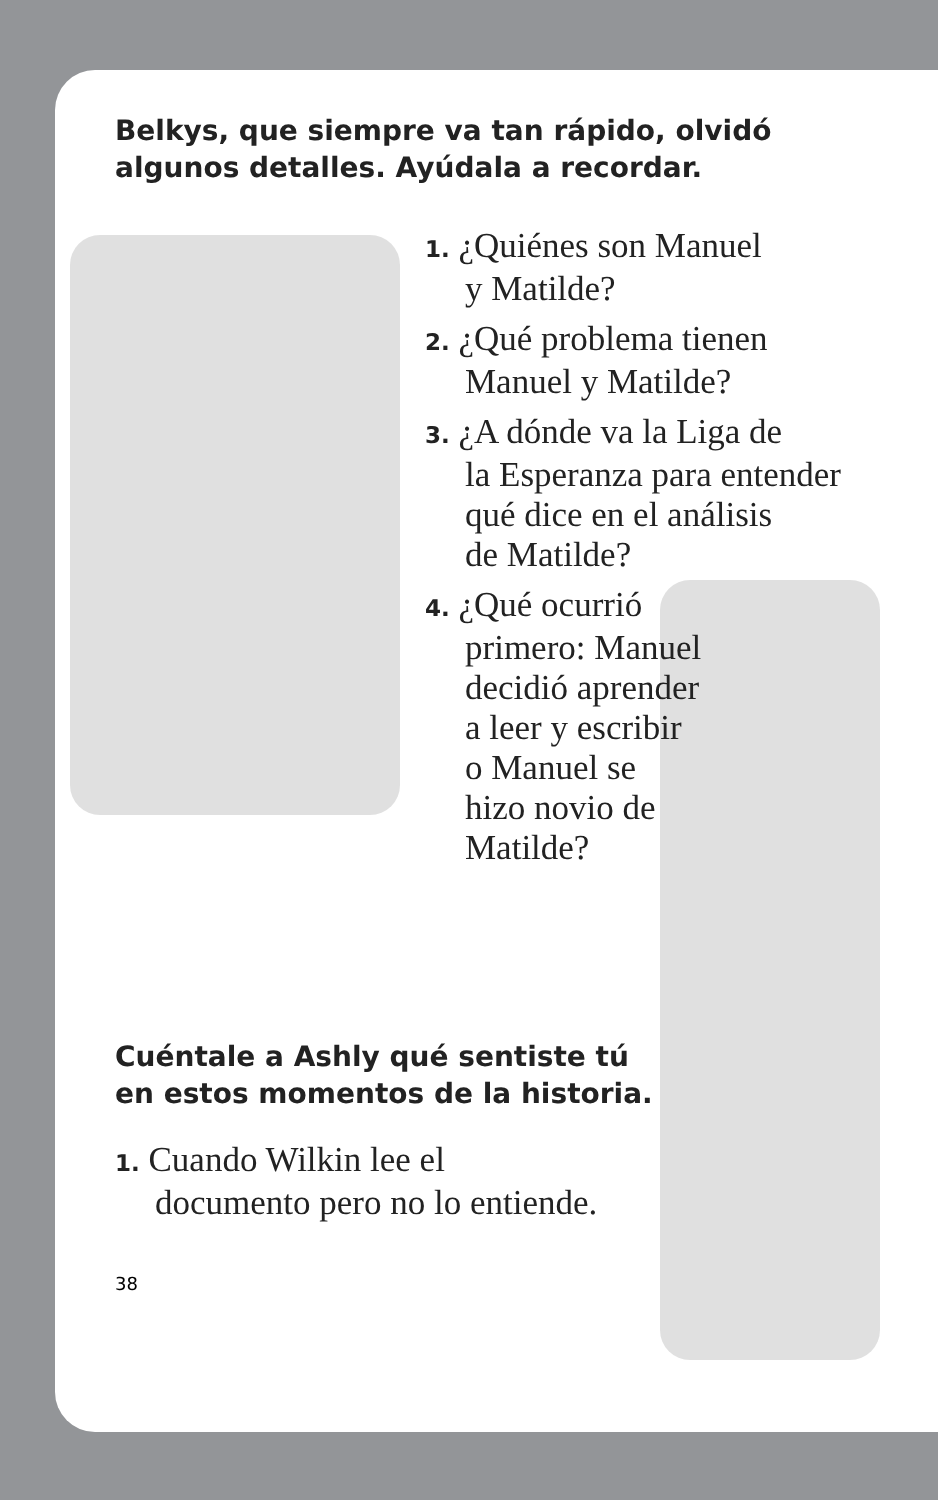Belkys, que siempre va tan rápido, olvidó
algunos detalles. Ayúdala a recordar.
1. ¿Quiénes son Manuel
y Matilde?
2. ¿Qué problema tienen
Manuel y Matilde?
3. ¿A dónde va la Liga de
la Esperanza para entender
qué dice en el análisis
de Matilde?
4. ¿Qué ocurrió
primero: Manuel
decidió aprender
a leer y escribir
o Manuel se
hizo novio de
Matilde?
Cuéntale a Ashly qué sentiste tú
en estos momentos de la historia.
1. Cuando Wilkin lee el
documento pero no lo entiende.
38